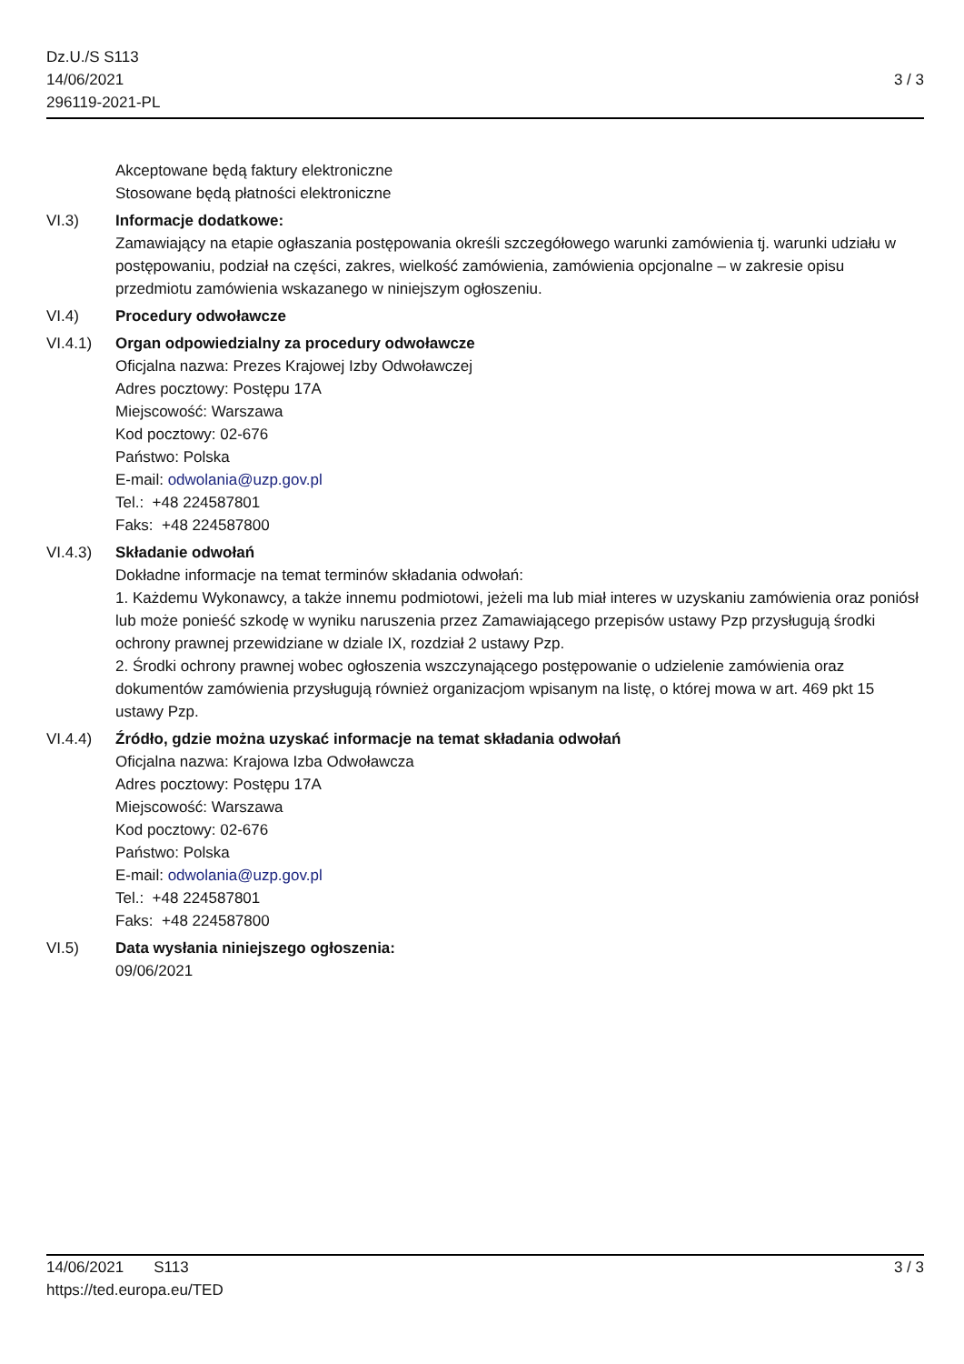Dz.U./S S113
14/06/2021
296119-2021-PL
3 / 3
Akceptowane będą faktury elektroniczne
Stosowane będą płatności elektroniczne
VI.3) Informacje dodatkowe:
Zamawiający na etapie ogłaszania postępowania określi szczegółowego warunki zamówienia tj. warunki udziału w postępowaniu, podział na części, zakres, wielkość zamówienia, zamówienia opcjonalne – w zakresie opisu przedmiotu zamówienia wskazanego w niniejszym ogłoszeniu.
VI.4) Procedury odwoławcze
VI.4.1) Organ odpowiedzialny za procedury odwoławcze
Oficjalna nazwa: Prezes Krajowej Izby Odwoławczej
Adres pocztowy: Postępu 17A
Miejscowość: Warszawa
Kod pocztowy: 02-676
Państwo: Polska
E-mail: odwolania@uzp.gov.pl
Tel.: +48 224587801
Faks: +48 224587800
VI.4.3) Składanie odwołań
Dokładne informacje na temat terminów składania odwołań:
1. Każdemu Wykonawcy, a także innemu podmiotowi, jeżeli ma lub miał interes w uzyskaniu zamówienia oraz poniósł lub może ponieść szkodę w wyniku naruszenia przez Zamawiającego przepisów ustawy Pzp przysługują środki ochrony prawnej przewidziane w dziale IX, rozdział 2 ustawy Pzp.
2. Środki ochrony prawnej wobec ogłoszenia wszczynającego postępowanie o udzielenie zamówienia oraz dokumentów zamówienia przysługują również organizacjom wpisanym na listę, o której mowa w art. 469 pkt 15 ustawy Pzp.
VI.4.4) Źródło, gdzie można uzyskać informacje na temat składania odwołań
Oficjalna nazwa: Krajowa Izba Odwoławcza
Adres pocztowy: Postępu 17A
Miejscowość: Warszawa
Kod pocztowy: 02-676
Państwo: Polska
E-mail: odwolania@uzp.gov.pl
Tel.: +48 224587801
Faks: +48 224587800
VI.5) Data wysłania niniejszego ogłoszenia:
09/06/2021
14/06/2021 S113
https://ted.europa.eu/TED
3 / 3